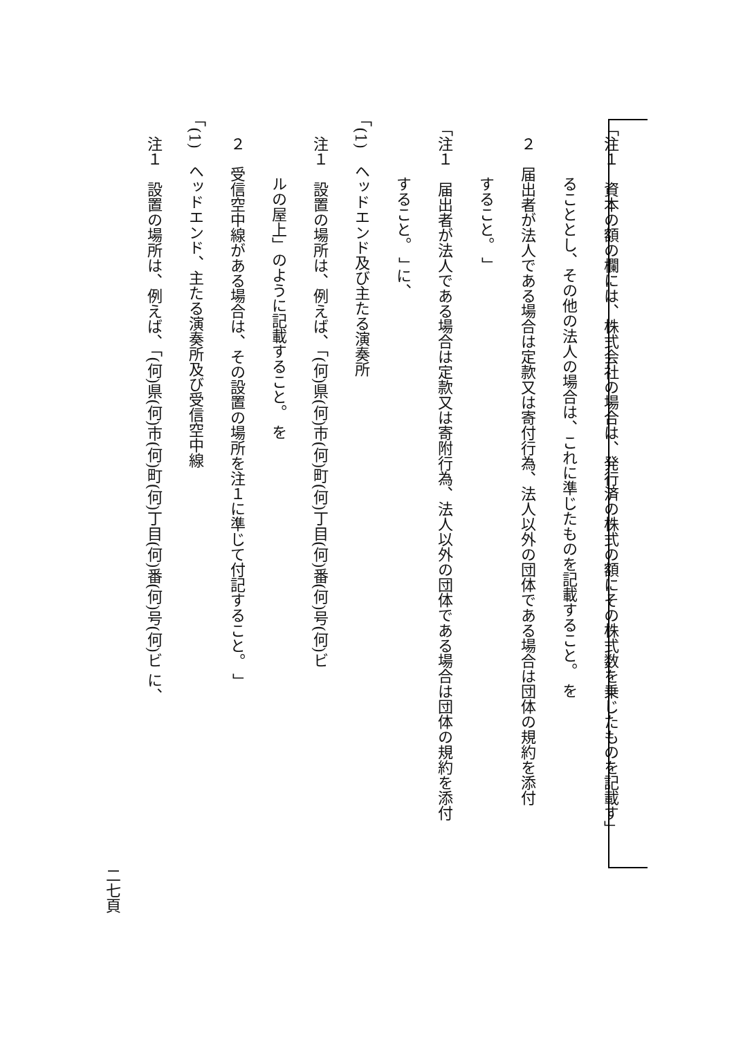「注１　資本の額の欄には、株式会社の場合は、発行済の株式の額にその株式数を乗じたものを記載す」
ることとし、その他の法人の場合は、これに準じたものを記載すること。 を
　２　届出者が法人である場合は定款又は寄付行為、法人以外の団体である場合は団体の規約を添付
すること。 」
「注１　届出者が法人である場合は定款又は寄附行為、法人以外の団体である場合は団体の規約を添付
すること。 」 に、
「(1)　ヘッドエンド及び主たる演奏所
　注１　設置の場所は、例えば、「(何)県(何)市(何)町(何)丁目(何)番(何)号(何)ビ
ルの屋上」のように記載すること。 を
　２　受信空中線がある場合は、その設置の場所を注１に準じて付記すること。 」
「(1)　ヘッドエンド、主たる演奏所及び受信空中線
　注１　設置の場所は、例えば、「(何)県(何)市(何)町(何)丁目(何)番(何)号(何)ビ に、
二七頁